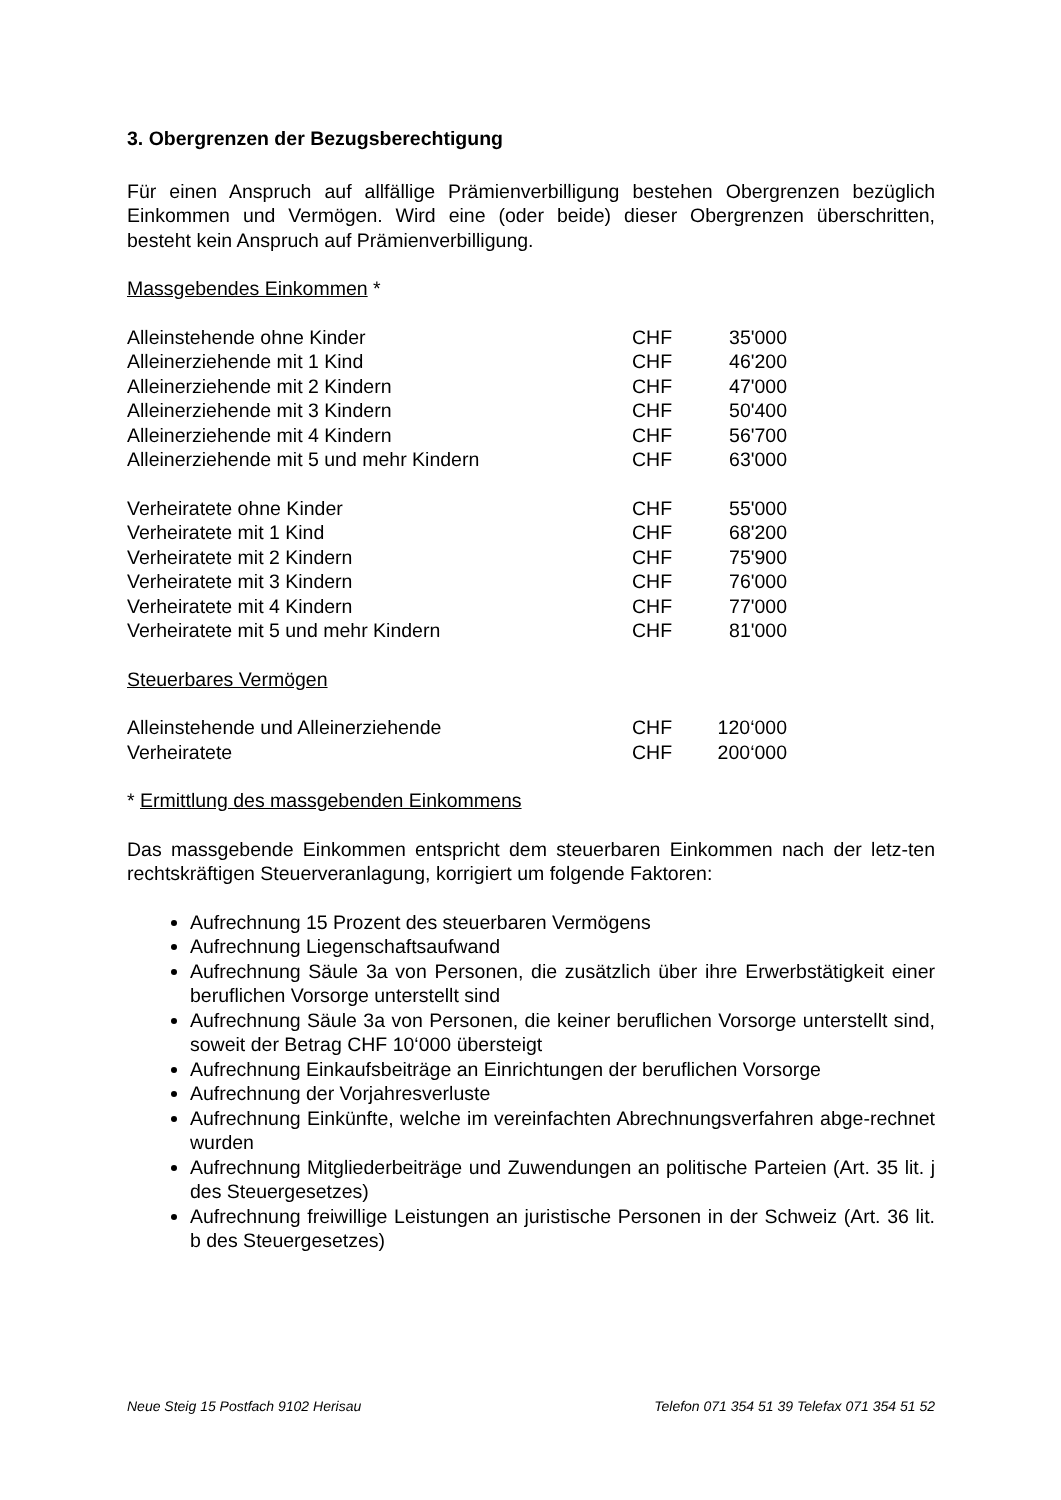3. Obergrenzen der Bezugsberechtigung
Für einen Anspruch auf allfällige Prämienverbilligung bestehen Obergrenzen bezüglich Einkommen und Vermögen. Wird eine (oder beide) dieser Obergrenzen überschritten, besteht kein Anspruch auf Prämienverbilligung.
Massgebendes Einkommen *
| Alleinstehende ohne Kinder | CHF | 35'000 |
| Alleinerziehende mit 1 Kind | CHF | 46'200 |
| Alleinerziehende mit 2 Kindern | CHF | 47'000 |
| Alleinerziehende mit 3 Kindern | CHF | 50'400 |
| Alleinerziehende mit 4 Kindern | CHF | 56'700 |
| Alleinerziehende mit 5 und mehr Kindern | CHF | 63'000 |
| Verheiratete ohne Kinder | CHF | 55'000 |
| Verheiratete mit 1 Kind | CHF | 68'200 |
| Verheiratete mit 2 Kindern | CHF | 75'900 |
| Verheiratete mit 3 Kindern | CHF | 76'000 |
| Verheiratete mit 4 Kindern | CHF | 77'000 |
| Verheiratete mit 5 und mehr Kindern | CHF | 81'000 |
Steuerbares Vermögen
| Alleinstehende und Alleinerziehende | CHF | 120‘000 |
| Verheiratete | CHF | 200‘000 |
* Ermittlung des massgebenden Einkommens
Das massgebende Einkommen entspricht dem steuerbaren Einkommen nach der letz-ten rechtskräftigen Steuerveranlagung, korrigiert um folgende Faktoren:
Aufrechnung 15 Prozent des steuerbaren Vermögens
Aufrechnung Liegenschaftsaufwand
Aufrechnung Säule 3a von Personen, die zusätzlich über ihre Erwerbstätigkeit einer beruflichen Vorsorge unterstellt sind
Aufrechnung Säule 3a von Personen, die keiner beruflichen Vorsorge unterstellt sind, soweit der Betrag CHF 10‘000 übersteigt
Aufrechnung Einkaufsbeiträge an Einrichtungen der beruflichen Vorsorge
Aufrechnung der Vorjahresverluste
Aufrechnung Einkünfte, welche im vereinfachten Abrechnungsverfahren abge-rechnet wurden
Aufrechnung Mitgliederbeiträge und Zuwendungen an politische Parteien (Art. 35 lit. j des Steuergesetzes)
Aufrechnung freiwillige Leistungen an juristische Personen in der Schweiz (Art. 36 lit. b des Steuergesetzes)
Neue Steig 15 Postfach 9102 Herisau Telefon 071 354 51 39 Telefax 071 354 51 52